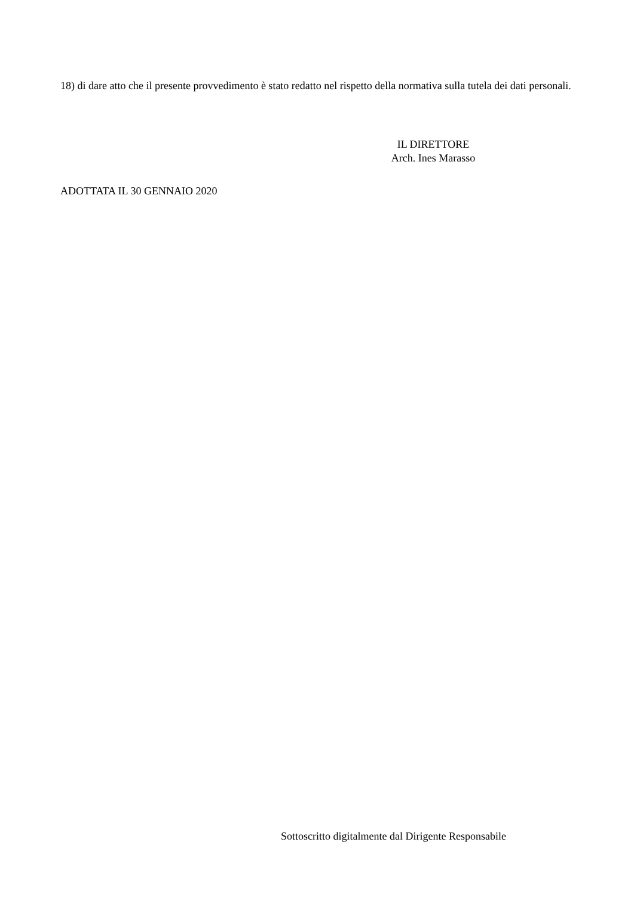18) di dare atto che il presente provvedimento è stato redatto nel rispetto della normativa sulla tutela dei dati personali.
IL DIRETTORE
Arch. Ines Marasso
ADOTTATA IL 30 GENNAIO 2020
Sottoscritto digitalmente dal Dirigente Responsabile